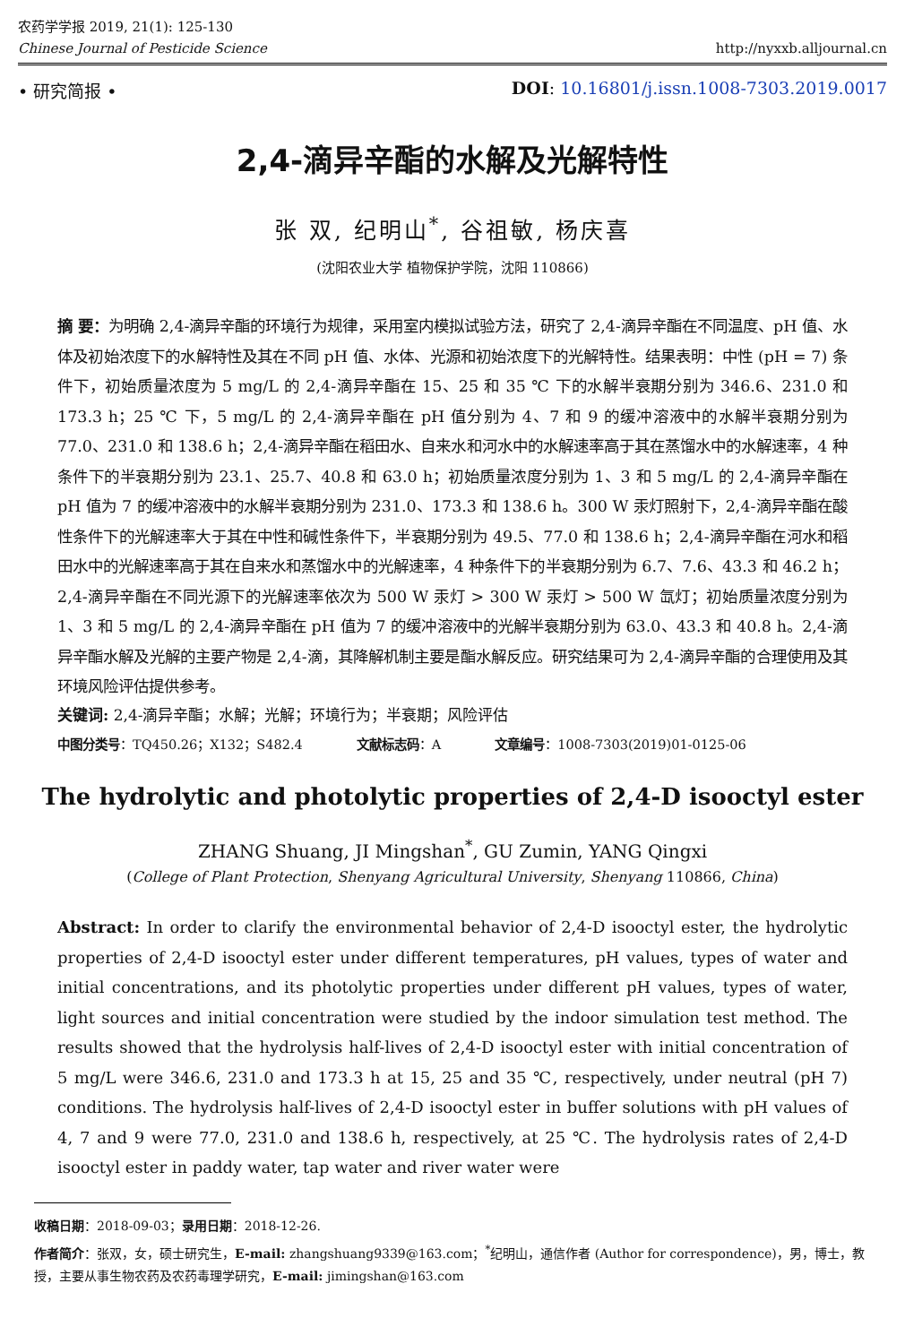农药学学报 2019, 21(1): 125-130
Chinese Journal of Pesticide Science
http://nyxxb.alljournal.cn
• 研究简报 • DOI: 10.16801/j.issn.1008-7303.2019.0017
2,4-滴异辛酯的水解及光解特性
张 双, 纪明山<sup>*</sup>, 谷祖敏, 杨庆喜
(沈阳农业大学 植物保护学院，沈阳 110866)
摘 要：为明确 2,4-滴异辛酯的环境行为规律，采用室内模拟试验方法，研究了 2,4-滴异辛酯在不同温度、pH 值、水体及初始浓度下的水解特性及其在不同 pH 值、水体、光源和初始浓度下的光解特性。结果表明：中性 (pH = 7) 条件下，初始质量浓度为 5 mg/L 的 2,4-滴异辛酯在 15、25 和 35 ℃ 下的水解半衰期分别为 346.6、231.0 和 173.3 h；25 ℃ 下，5 mg/L 的 2,4-滴异辛酯在 pH 值分别为 4、7 和 9 的缓冲溶液中的水解半衰期分别为 77.0、231.0 和 138.6 h；2,4-滴异辛酯在稻田水、自来水和河水中的水解速率高于其在蒸馏水中的水解速率，4 种条件下的半衰期分别为 23.1、25.7、40.8 和 63.0 h；初始质量浓度分别为 1、3 和 5 mg/L 的 2,4-滴异辛酯在 pH 值为 7 的缓冲溶液中的水解半衰期分别为 231.0、173.3 和 138.6 h。300 W 汞灯照射下，2,4-滴异辛酯在酸性条件下的光解速率大于其在中性和碱性条件下，半衰期分别为 49.5、77.0 和 138.6 h；2,4-滴异辛酯在河水和稻田水中的光解速率高于其在自来水和蒸馏水中的光解速率，4 种条件下的半衰期分别为 6.7、7.6、43.3 和 46.2 h；2,4-滴异辛酯在不同光源下的光解速率依次为 500 W 汞灯 > 300 W 汞灯 > 500 W 氙灯；初始质量浓度分别为 1、3 和 5 mg/L 的 2,4-滴异辛酯在 pH 值为 7 的缓冲溶液中的光解半衰期分别为 63.0、43.3 和 40.8 h。2,4-滴异辛酯水解及光解的主要产物是 2,4-滴，其降解机制主要是酯水解反应。研究结果可为 2,4-滴异辛酯的合理使用及其环境风险评估提供参考。
关键词: 2,4-滴异辛酯；水解；光解；环境行为；半衰期；风险评估
中图分类号：TQ450.26；X132；S482.4 文献标志码：A 文章编号：1008-7303(2019)01-0125-06
The hydrolytic and photolytic properties of 2,4-D isooctyl ester
ZHANG Shuang, JI Mingshan<sup>*</sup>, GU Zumin, YANG Qingxi
(College of Plant Protection, Shenyang Agricultural University, Shenyang 110866, China)
Abstract: In order to clarify the environmental behavior of 2,4-D isooctyl ester, the hydrolytic properties of 2,4-D isooctyl ester under different temperatures, pH values, types of water and initial concentrations, and its photolytic properties under different pH values, types of water, light sources and initial concentration were studied by the indoor simulation test method. The results showed that the hydrolysis half-lives of 2,4-D isooctyl ester with initial concentration of 5 mg/L were 346.6, 231.0 and 173.3 h at 15, 25 and 35 ℃, respectively, under neutral (pH 7) conditions. The hydrolysis half-lives of 2,4-D isooctyl ester in buffer solutions with pH values of 4, 7 and 9 were 77.0, 231.0 and 138.6 h, respectively, at 25 ℃. The hydrolysis rates of 2,4-D isooctyl ester in paddy water, tap water and river water were
收稿日期：2018-09-03；录用日期：2018-12-26.
作者简介：张双，女，硕士研究生，E-mail: zhangshuang9339@163.com；<sup>*</sup>纪明山，通信作者 (Author for correspondence)，男，博士，教授，主要从事生物农药及农药毒理学研究，E-mail: jimingshan@163.com